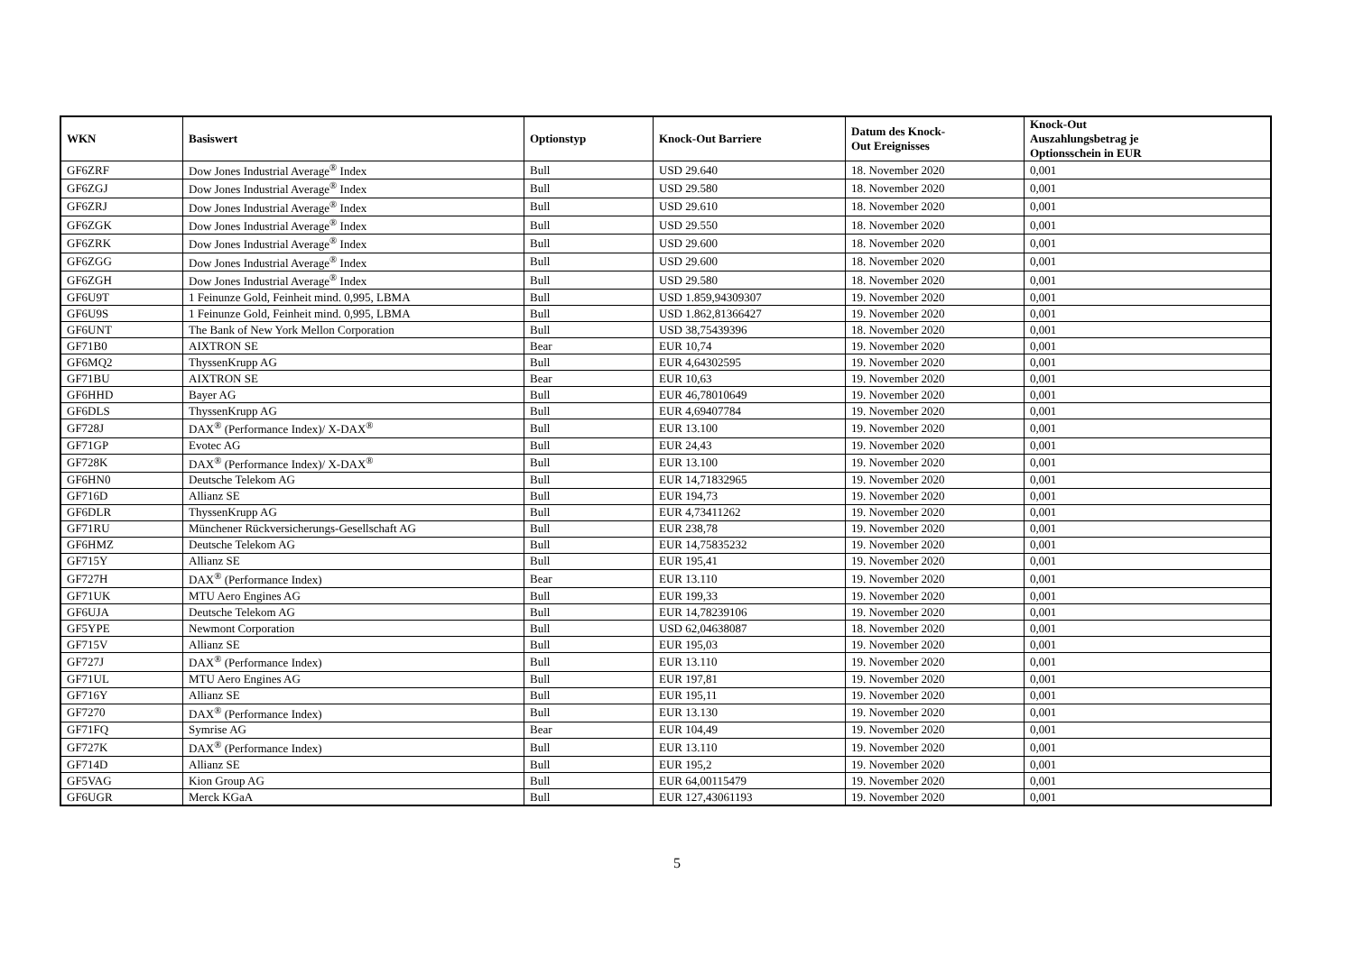| WKN | Basiswert | Optionstyp | Knock-Out Barriere | Datum des Knock- Out Ereignisses | Knock-Out Auszahlungsbetrag je Optionsschein in EUR |
| --- | --- | --- | --- | --- | --- |
| GF6ZRF | Dow Jones Industrial Average<sup>®</sup> Index | Bull | USD 29.640 | 18. November 2020 | 0,001 |
| GF6ZGJ | Dow Jones Industrial Average<sup>®</sup> Index | Bull | USD 29.580 | 18. November 2020 | 0,001 |
| GF6ZRJ | Dow Jones Industrial Average<sup>®</sup> Index | Bull | USD 29.610 | 18. November 2020 | 0,001 |
| GF6ZGK | Dow Jones Industrial Average<sup>®</sup> Index | Bull | USD 29.550 | 18. November 2020 | 0,001 |
| GF6ZRK | Dow Jones Industrial Average<sup>®</sup> Index | Bull | USD 29.600 | 18. November 2020 | 0,001 |
| GF6ZGG | Dow Jones Industrial Average<sup>®</sup> Index | Bull | USD 29.600 | 18. November 2020 | 0,001 |
| GF6ZGH | Dow Jones Industrial Average<sup>®</sup> Index | Bull | USD 29.580 | 18. November 2020 | 0,001 |
| GF6U9T | 1 Feinunze Gold, Feinheit mind. 0,995, LBMA | Bull | USD 1.859,94309307 | 19. November 2020 | 0,001 |
| GF6U9S | 1 Feinunze Gold, Feinheit mind. 0,995, LBMA | Bull | USD 1.862,81366427 | 19. November 2020 | 0,001 |
| GF6UNT | The Bank of New York Mellon Corporation | Bull | USD 38,75439396 | 18. November 2020 | 0,001 |
| GF71B0 | AIXTRON SE | Bear | EUR 10,74 | 19. November 2020 | 0,001 |
| GF6MQ2 | ThyssenKrupp AG | Bull | EUR 4,64302595 | 19. November 2020 | 0,001 |
| GF71BU | AIXTRON SE | Bear | EUR 10,63 | 19. November 2020 | 0,001 |
| GF6HHD | Bayer AG | Bull | EUR 46,78010649 | 19. November 2020 | 0,001 |
| GF6DLS | ThyssenKrupp AG | Bull | EUR 4,69407784 | 19. November 2020 | 0,001 |
| GF728J | DAX<sup>®</sup> (Performance Index)/ X-DAX<sup>®</sup> | Bull | EUR 13.100 | 19. November 2020 | 0,001 |
| GF71GP | Evotec AG | Bull | EUR 24,43 | 19. November 2020 | 0,001 |
| GF728K | DAX<sup>®</sup> (Performance Index)/ X-DAX<sup>®</sup> | Bull | EUR 13.100 | 19. November 2020 | 0,001 |
| GF6HN0 | Deutsche Telekom AG | Bull | EUR 14,71832965 | 19. November 2020 | 0,001 |
| GF716D | Allianz SE | Bull | EUR 194,73 | 19. November 2020 | 0,001 |
| GF6DLR | ThyssenKrupp AG | Bull | EUR 4,73411262 | 19. November 2020 | 0,001 |
| GF71RU | Münchener Rückversicherungs-Gesellschaft AG | Bull | EUR 238,78 | 19. November 2020 | 0,001 |
| GF6HMZ | Deutsche Telekom AG | Bull | EUR 14,75835232 | 19. November 2020 | 0,001 |
| GF715Y | Allianz SE | Bull | EUR 195,41 | 19. November 2020 | 0,001 |
| GF727H | DAX<sup>®</sup> (Performance Index) | Bear | EUR 13.110 | 19. November 2020 | 0,001 |
| GF71UK | MTU Aero Engines AG | Bull | EUR 199,33 | 19. November 2020 | 0,001 |
| GF6UJA | Deutsche Telekom AG | Bull | EUR 14,78239106 | 19. November 2020 | 0,001 |
| GF5YPE | Newmont Corporation | Bull | USD 62,04638087 | 18. November 2020 | 0,001 |
| GF715V | Allianz SE | Bull | EUR 195,03 | 19. November 2020 | 0,001 |
| GF727J | DAX<sup>®</sup> (Performance Index) | Bull | EUR 13.110 | 19. November 2020 | 0,001 |
| GF71UL | MTU Aero Engines AG | Bull | EUR 197,81 | 19. November 2020 | 0,001 |
| GF716Y | Allianz SE | Bull | EUR 195,11 | 19. November 2020 | 0,001 |
| GF7270 | DAX<sup>®</sup> (Performance Index) | Bull | EUR 13.130 | 19. November 2020 | 0,001 |
| GF71FQ | Symrise AG | Bear | EUR 104,49 | 19. November 2020 | 0,001 |
| GF727K | DAX<sup>®</sup> (Performance Index) | Bull | EUR 13.110 | 19. November 2020 | 0,001 |
| GF714D | Allianz SE | Bull | EUR 195,2 | 19. November 2020 | 0,001 |
| GF5VAG | Kion Group AG | Bull | EUR 64,00115479 | 19. November 2020 | 0,001 |
| GF6UGR | Merck KGaA | Bull | EUR 127,43061193 | 19. November 2020 | 0,001 |
5